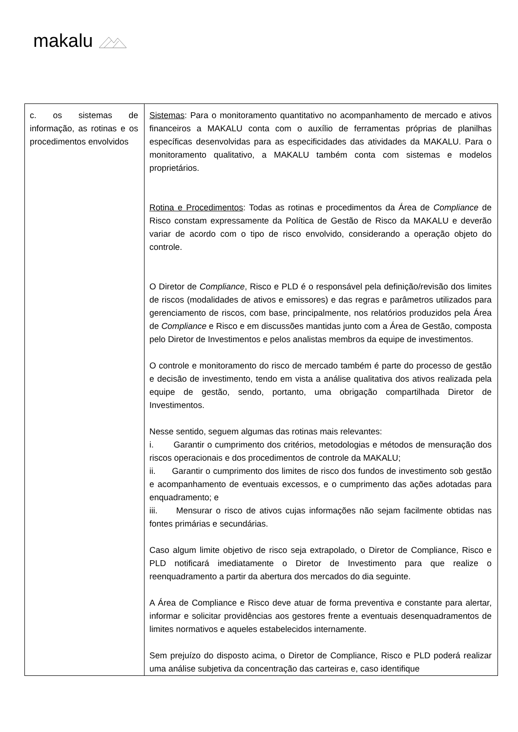makalu
| c. os sistemas de informação, as rotinas e os procedimentos envolvidos | Sistemas : Para o monitoramento quantitativo no acompanhamento de mercado e ativos financeiros a MAKALU conta com o auxílio de ferramentas próprias de planilhas específicas desenvolvidas para as especificidades das atividades da MAKALU. Para o monitoramento qualitativo, a MAKALU também conta com sistemas e modelos proprietários. Rotina e Procedimentos : Todas as rotinas e procedimentos da Área de Compliance de Risco constam expressamente da Política de Gestão de Risco da MAKALU e deverão variar de acordo com o tipo de risco envolvido, considerando a operação objeto do controle. O Diretor de Compliance , Risco e PLD é o responsável pela definição/revisão dos limites de riscos (modalidades de ativos e emissores) e das regras e parâmetros utilizados para gerenciamento de riscos, com base, principalmente, nos relatórios produzidos pela Área de Compliance e Risco e em discussões mantidas junto com a Área de Gestão, composta pelo Diretor de Investimentos e pelos analistas membros da equipe de investimentos. O controle e monitoramento do risco de mercado também é parte do processo de gestão e decisão de investimento, tendo em vista a análise qualitativa dos ativos realizada pela equipe de gestão, sendo, portanto, uma obrigação compartilhada Diretor de Investimentos. Nesse sentido, seguem algumas das rotinas mais relevantes: i. Garantir o cumprimento dos critérios, metodologias e métodos de mensuração dos riscos operacionais e dos procedimentos de controle da MAKALU; ii. Garantir o cumprimento dos limites de risco dos fundos de investimento sob gestão e acompanhamento de eventuais excessos, e o cumprimento das ações adotadas para enquadramento; e iii. Mensurar o risco de ativos cujas informações não sejam facilmente obtidas nas fontes primárias e secundárias. Caso algum limite objetivo de risco seja extrapolado, o Diretor de Compliance, Risco e PLD notificará imediatamente o Diretor de Investimento para que realize o reenquadramento a partir da abertura dos mercados do dia seguinte. A Área de Compliance e Risco deve atuar de forma preventiva e constante para alertar, informar e solicitar providências aos gestores frente a eventuais desenquadramentos de limites normativos e aqueles estabelecidos internamente. Sem prejuízo do disposto acima, o Diretor de Compliance, Risco e PLD poderá realizar uma análise subjetiva da concentração das carteiras e, caso identifique |